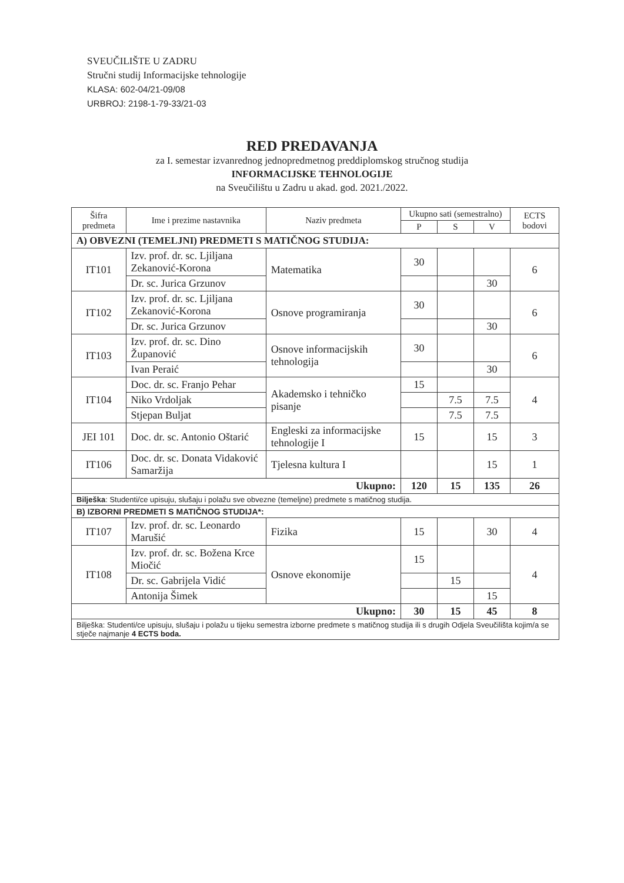SVEUČILIŠTE U ZADRU
Stručni studij Informacijske tehnologije
KLASA: 602-04/21-09/08
URBROJ: 2198-1-79-33/21-03
RED PREDAVANJA
za I. semestar izvanrednog jednopredmetnog preddiplomskog stručnog studija
INFORMACIJSKE TEHNOLOGIJE
na Sveučilištu u Zadru u akad. god. 2021./2022.
| Šifra predmeta | Ime i prezime nastavnika | Naziv predmeta | Ukupno sati (semestralno) | | | ECTS bodovi |
| --- | --- | --- | --- | --- | --- | --- |
| | | | P | S | V | |
| A) OBVEZNI (TEMELJNI) PREDMETI S MATIČNOG STUDIJA: | | | | | | |
| IT101 | Izv. prof. dr. sc. Ljiljana Zekanović-Korona | Matematika | 30 | | | 6 |
| | Dr. sc. Jurica Grzunov | | | | 30 | |
| IT102 | Izv. prof. dr. sc. Ljiljana Zekanović-Korona | Osnove programiranja | 30 | | | 6 |
| | Dr. sc. Jurica Grzunov | | | | 30 | |
| IT103 | Izv. prof. dr. sc. Dino Županović | Osnove informacijskih tehnologija | 30 | | | 6 |
| | Ivan Peraić | | | | 30 | |
| IT104 | Doc. dr. sc. Franjo Pehar | Akademsko i tehničko pisanje | 15 | | | 4 |
| | Niko Vrdoljak | | | 7.5 | 7.5 | |
| | Stjepan Buljat | | | 7.5 | 7.5 | |
| JEI 101 | Doc. dr. sc. Antonio Oštarić | Engleski za informacijske tehnologije I | 15 | | 15 | 3 |
| IT106 | Doc. dr. sc. Donata Vidaković Samaržija | Tjelesna kultura I | | | 15 | 1 |
| Ukupno: | | | 120 | 15 | 135 | 26 |
| Bilješka : Studenti/ce upisuju, slušaju i polažu sve obvezne (temeljne) predmete s matičnog studija. | | | | | | |
| B) IZBORNI PREDMETI S MATIČNOG STUDIJA*: | | | | | | |
| IT107 | Izv. prof. dr. sc. Leonardo Marušić | Fizika | 15 | | 30 | 4 |
| IT108 | Izv. prof. dr. sc. Božena Krce Miočić | Osnove ekonomije | 15 | | | 4 |
| | Dr. sc. Gabrijela Vidić | | | 15 | | |
| | Antonija Šimek | | | | 15 | |
| Ukupno: | | | 30 | 15 | 45 | 8 |
| Bilješka: Studenti/ce upisuju, slušaju i polažu u tijeku semestra izborne predmete s matičnog studija ili s drugih Odjela Sveučilišta kojim/a se stječe najmanje 4 ECTS boda. | | | | | | |